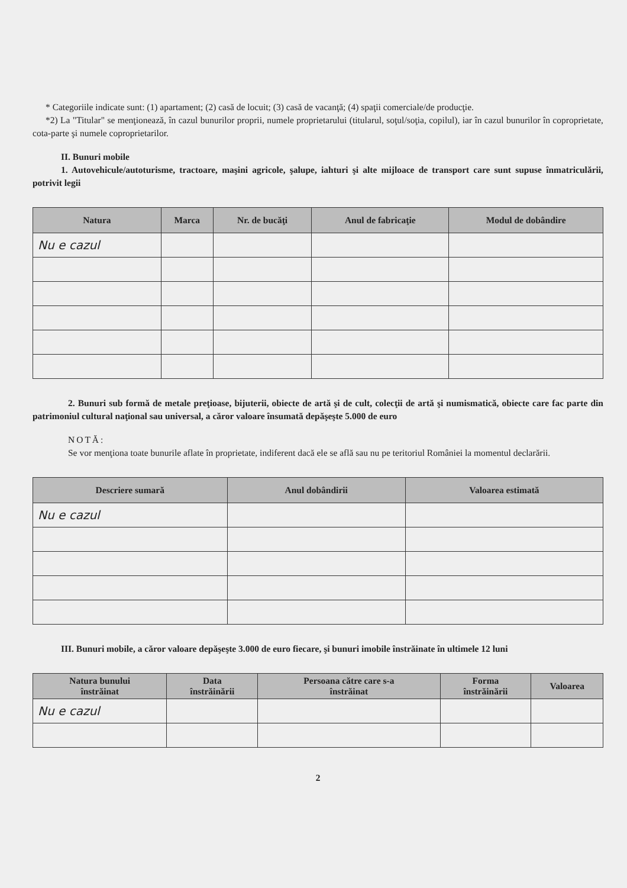* Categoriile indicate sunt: (1) apartament; (2) casă de locuit; (3) casă de vacanţă; (4) spaţii comerciale/de producţie.
*2) La "Titular" se menţionează, în cazul bunurilor proprii, numele proprietarului (titularul, soţul/soţia, copilul), iar în cazul bunurilor în coproprietate, cota-parte şi numele coproprietarilor.
II. Bunuri mobile
1. Autovehicule/autoturisme, tractoare, maşini agricole, şalupe, iahturi şi alte mijloace de transport care sunt supuse înmatriculării, potrivit legii
| Natura | Marca | Nr. de bucăţi | Anul de fabricaţie | Modul de dobândire |
| --- | --- | --- | --- | --- |
| Nu e cazul | | | | |
2. Bunuri sub formă de metale preţioase, bijuterii, obiecte de artă şi de cult, colecţii de artă şi numismatică, obiecte care fac parte din patrimoniul cultural naţional sau universal, a căror valoare însumată depăşeşte 5.000 de euro
NOTĂ:
Se vor menţiona toate bunurile aflate în proprietate, indiferent dacă ele se află sau nu pe teritoriul României la momentul declarării.
| Descriere sumară | Anul dobândirii | Valoarea estimată |
| --- | --- | --- |
| Nu e cazul | | |
III. Bunuri mobile, a căror valoare depăşeşte 3.000 de euro fiecare, şi bunuri imobile înstrăinate în ultimele 12 luni
| Natura bunului înstrăinat | Data înstrăinării | Persoana către care s-a înstrăinat | Forma înstrăinării | Valoarea |
| --- | --- | --- | --- | --- |
| Nu e cazul | | | | |
2